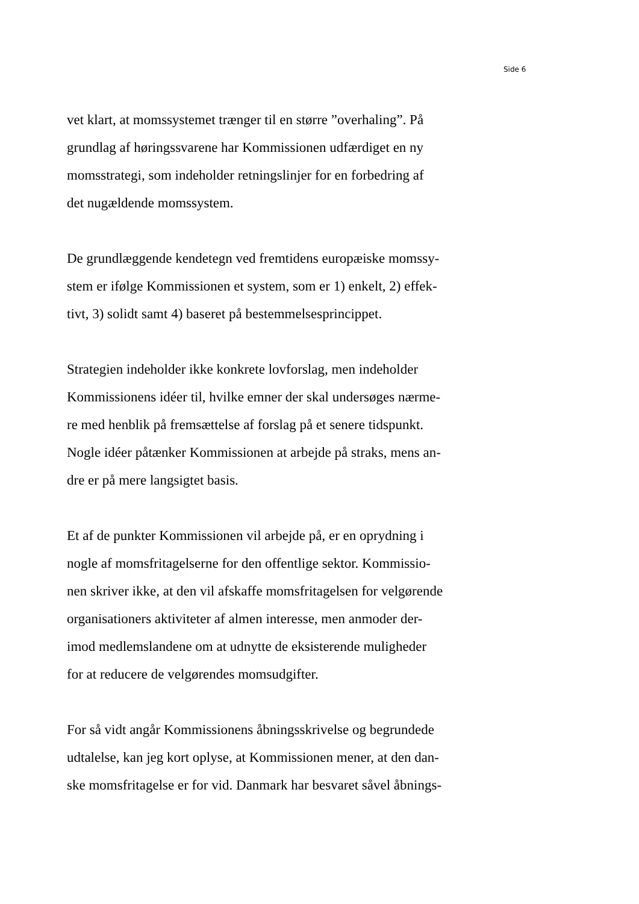Side 6
vet klart, at momssystemet trænger til en større ”overhaling”. På
grundlag af høringssvarene har Kommissionen udfærdiget en ny
momsstrategi, som indeholder retningslinjer for en forbedring af
det nugældende momssystem.
De grundlæggende kendetegn ved fremtidens europæiske momssy-
stem er ifølge Kommissionen et system, som er 1) enkelt, 2) effek-
tivt, 3) solidt samt 4) baseret på bestemmelsesprincippet.
Strategien indeholder ikke konkrete lovforslag, men indeholder
Kommissionens idéer til, hvilke emner der skal undersøges nærme-
re med henblik på fremsættelse af forslag på et senere tidspunkt.
Nogle idéer påtænker Kommissionen at arbejde på straks, mens an-
dre er på mere langsigtet basis.
Et af de punkter Kommissionen vil arbejde på, er en oprydning i
nogle af momsfritagelserne for den offentlige sektor. Kommissio-
nen skriver ikke, at den vil afskaffe momsfritagelsen for velgørende
organisationers aktiviteter af almen interesse, men anmoder der-
imod medlemslandene om at udnytte de eksisterende muligheder
for at reducere de velgørendes momsudgifter.
For så vidt angår Kommissionens åbningsskrivelse og begrundede
udtalelse, kan jeg kort oplyse, at Kommissionen mener, at den dan-
ske momsfritagelse er for vid. Danmark har besvaret såvel åbnings-